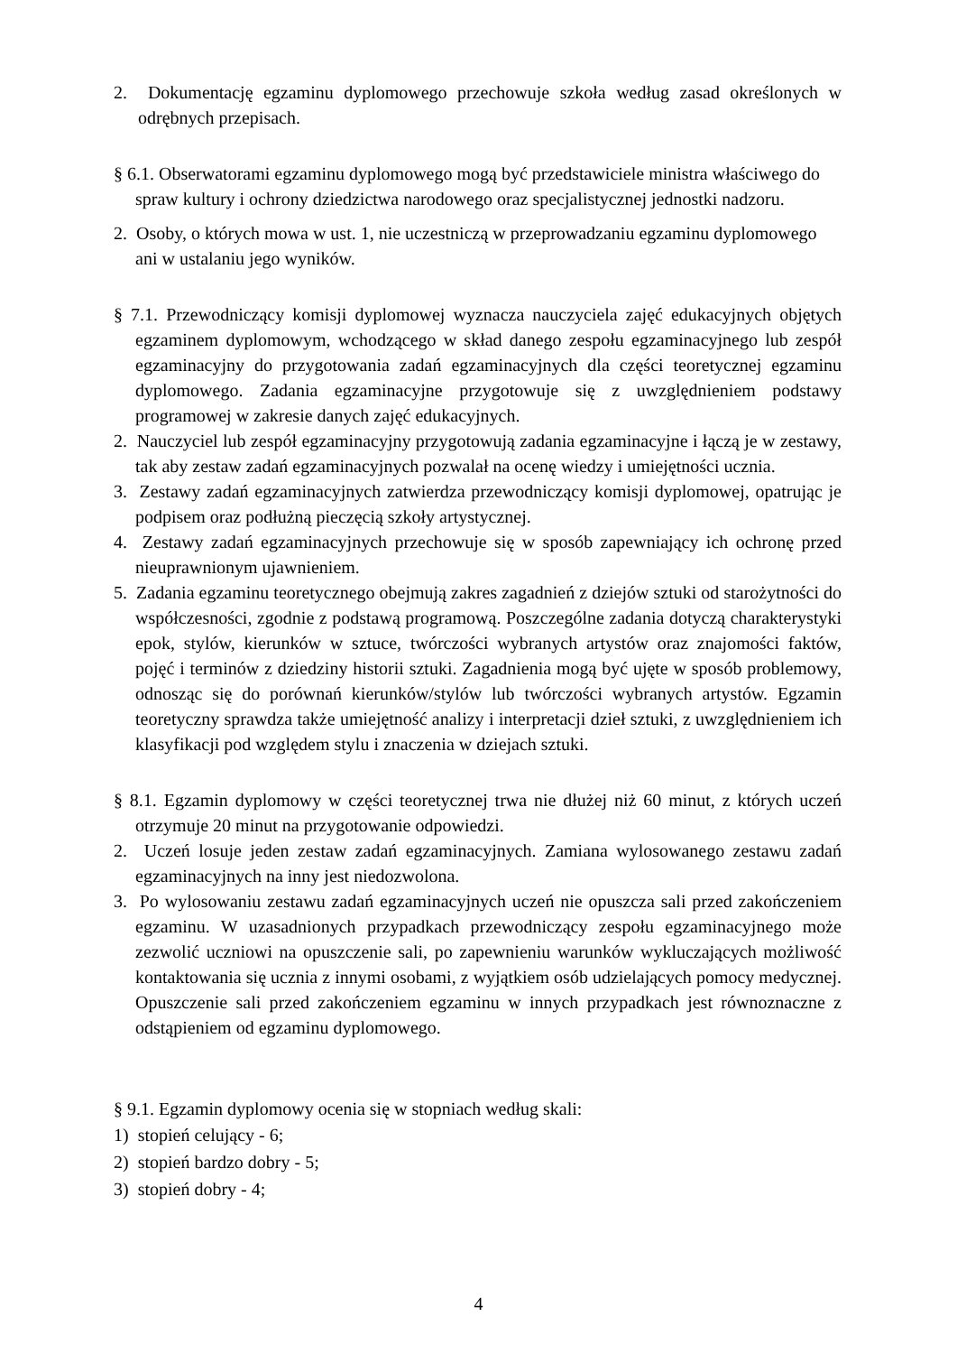2. Dokumentację egzaminu dyplomowego przechowuje szkoła według zasad określonych w odrębnych przepisach.
§ 6.1. Obserwatorami egzaminu dyplomowego mogą być przedstawiciele ministra właściwego do spraw kultury i ochrony dziedzictwa narodowego oraz specjalistycznej jednostki nadzoru.
2. Osoby, o których mowa w ust. 1, nie uczestniczą w przeprowadzaniu egzaminu dyplomowego ani w ustalaniu jego wyników.
§ 7.1. Przewodniczący komisji dyplomowej wyznacza nauczyciela zajęć edukacyjnych objętych egzaminem dyplomowym, wchodzącego w skład danego zespołu egzaminacyjnego lub zespół egzaminacyjny do przygotowania zadań egzaminacyjnych dla części teoretycznej egzaminu dyplomowego. Zadania egzaminacyjne przygotowuje się z uwzględnieniem podstawy programowej w zakresie danych zajęć edukacyjnych.
2. Nauczyciel lub zespół egzaminacyjny przygotowują zadania egzaminacyjne i łączą je w zestawy, tak aby zestaw zadań egzaminacyjnych pozwalał na ocenę wiedzy i umiejętności ucznia.
3. Zestawy zadań egzaminacyjnych zatwierdza przewodniczący komisji dyplomowej, opatrując je podpisem oraz podłużną pieczęcią szkoły artystycznej.
4. Zestawy zadań egzaminacyjnych przechowuje się w sposób zapewniający ich ochronę przed nieuprawnionym ujawnieniem.
5. Zadania egzaminu teoretycznego obejmują zakres zagadnień z dziejów sztuki od starożytności do współczesności, zgodnie z podstawą programową. Poszczególne zadania dotyczą charakterystyki epok, stylów, kierunków w sztuce, twórczości wybranych artystów oraz znajomości faktów, pojęć i terminów z dziedziny historii sztuki. Zagadnienia mogą być ujęte w sposób problemowy, odnosząc się do porównań kierunków/stylów lub twórczości wybranych artystów. Egzamin teoretyczny sprawdza także umiejętność analizy i interpretacji dzieł sztuki, z uwzględnieniem ich klasyfikacji pod względem stylu i znaczenia w dziejach sztuki.
§ 8.1. Egzamin dyplomowy w części teoretycznej trwa nie dłużej niż 60 minut, z których uczeń otrzymuje 20 minut na przygotowanie odpowiedzi.
2. Uczeń losuje jeden zestaw zadań egzaminacyjnych. Zamiana wylosowanego zestawu zadań egzaminacyjnych na inny jest niedozwolona.
3. Po wylosowaniu zestawu zadań egzaminacyjnych uczeń nie opuszcza sali przed zakończeniem egzaminu. W uzasadnionych przypadkach przewodniczący zespołu egzaminacyjnego może zezwolić uczniowi na opuszczenie sali, po zapewnieniu warunków wykluczających możliwość kontaktowania się ucznia z innymi osobami, z wyjątkiem osób udzielających pomocy medycznej. Opuszczenie sali przed zakończeniem egzaminu w innych przypadkach jest równoznaczne z odstąpieniem od egzaminu dyplomowego.
§ 9.1. Egzamin dyplomowy ocenia się w stopniach według skali:
1) stopień celujący - 6;
2) stopień bardzo dobry - 5;
3) stopień dobry - 4;
4